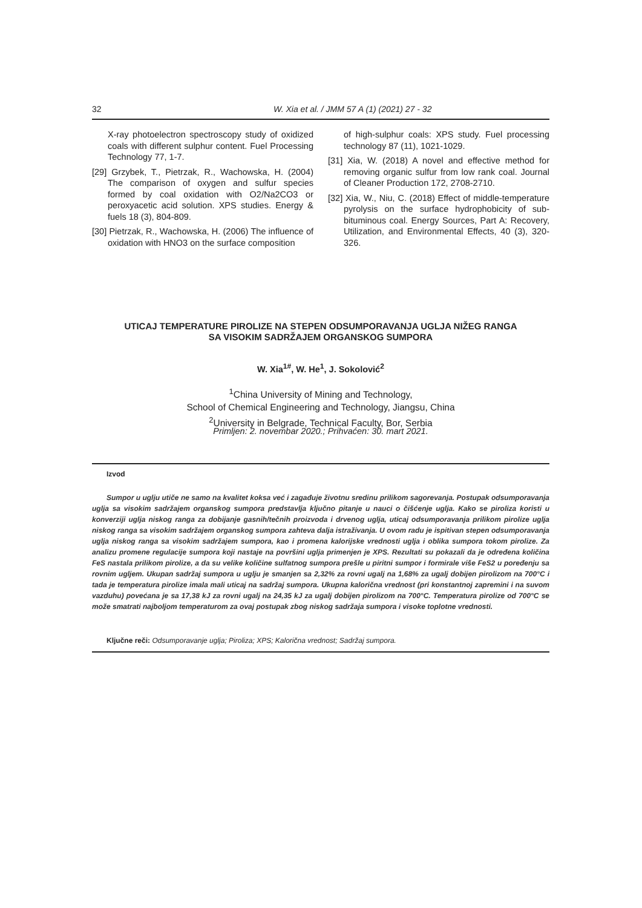32 W. Xia et al. / JMM 57 A (1) (2021) 27 - 32
X-ray photoelectron spectroscopy study of oxidized coals with different sulphur content. Fuel Processing Technology 77, 1-7.
[29] Grzybek, T., Pietrzak, R., Wachowska, H. (2004) The comparison of oxygen and sulfur species formed by coal oxidation with O2/Na2CO3 or peroxyacetic acid solution. XPS studies. Energy & fuels 18 (3), 804-809.
[30] Pietrzak, R., Wachowska, H. (2006) The influence of oxidation with HNO3 on the surface composition
of high-sulphur coals: XPS study. Fuel processing technology 87 (11), 1021-1029.
[31] Xia, W. (2018) A novel and effective method for removing organic sulfur from low rank coal. Journal of Cleaner Production 172, 2708-2710.
[32] Xia, W., Niu, C. (2018) Effect of middle-temperature pyrolysis on the surface hydrophobicity of sub-bituminous coal. Energy Sources, Part A: Recovery, Utilization, and Environmental Effects, 40 (3), 320-326.
UTICAJ TEMPERATURE PIROLIZE NA STEPEN ODSUMPORAVANJA UGLJA NIŽEG RANGA
SA VISOKIM SADRŽAJEM ORGANSKOG SUMPORA
W. Xia<sup>1#</sup>, W. He<sup>1</sup>, J. Sokolović<sup>2</sup>
<sup>1</sup> China University of Mining and Technology,
School of Chemical Engineering and Technology, Jiangsu, China
<sup>2</sup> University in Belgrade, Technical Faculty, Bor, Serbia
Primljen: 2. novembar 2020.; Prihvaćen: 30. mart 2021.
Izvod
Sumpor u uglju utiče ne samo na kvalitet koksa već i zagađuje životnu sredinu prilikom sagorevanja. Postupak odsumporavanja uglja sa visokim sadržajem organskog sumpora predstavlja ključno pitanje u nauci o čišćenje uglja. Kako se piroliza koristi u konverziji uglja niskog ranga za dobijanje gasnih/tečnih proizvoda i drvenog uglja, uticaj odsumporavanja prilikom pirolize uglja niskog ranga sa visokim sadržajem organskog sumpora zahteva dalja istraživanja. U ovom radu je ispitivan stepen odsumporavanja uglja niskog ranga sa visokim sadržajem sumpora, kao i promena kalorijske vrednosti uglja i oblika sumpora tokom pirolize. Za analizu promene regulacije sumpora koji nastaje na površini uglja primenjen je XPS. Rezultati su pokazali da je određena količina FeS nastala prilikom pirolize, a da su velike količine sulfatnog sumpora prešle u piritni sumpor i formirale više FeS2 u poređenju sa rovnim ugljem. Ukupan sadržaj sumpora u uglju je smanjen sa 2,32% za rovni ugalj na 1,68% za ugalj dobijen pirolizom na 700°C i tada je temperatura pirolize imala mali uticaj na sadržaj sumpora. Ukupna kalorična vrednost (pri konstantnoj zapremini i na suvom vazduhu) povećana je sa 17,38 kJ za rovni ugalj na 24,35 kJ za ugalj dobijen pirolizom na 700°C. Temperatura pirolize od 700°C se može smatrati najboljom temperaturom za ovaj postupak zbog niskog sadržaja sumpora i visoke toplotne vrednosti.
Ključne reči: Odsumporavanje uglja; Piroliza; XPS; Kalorična vrednost; Sadržaj sumpora.